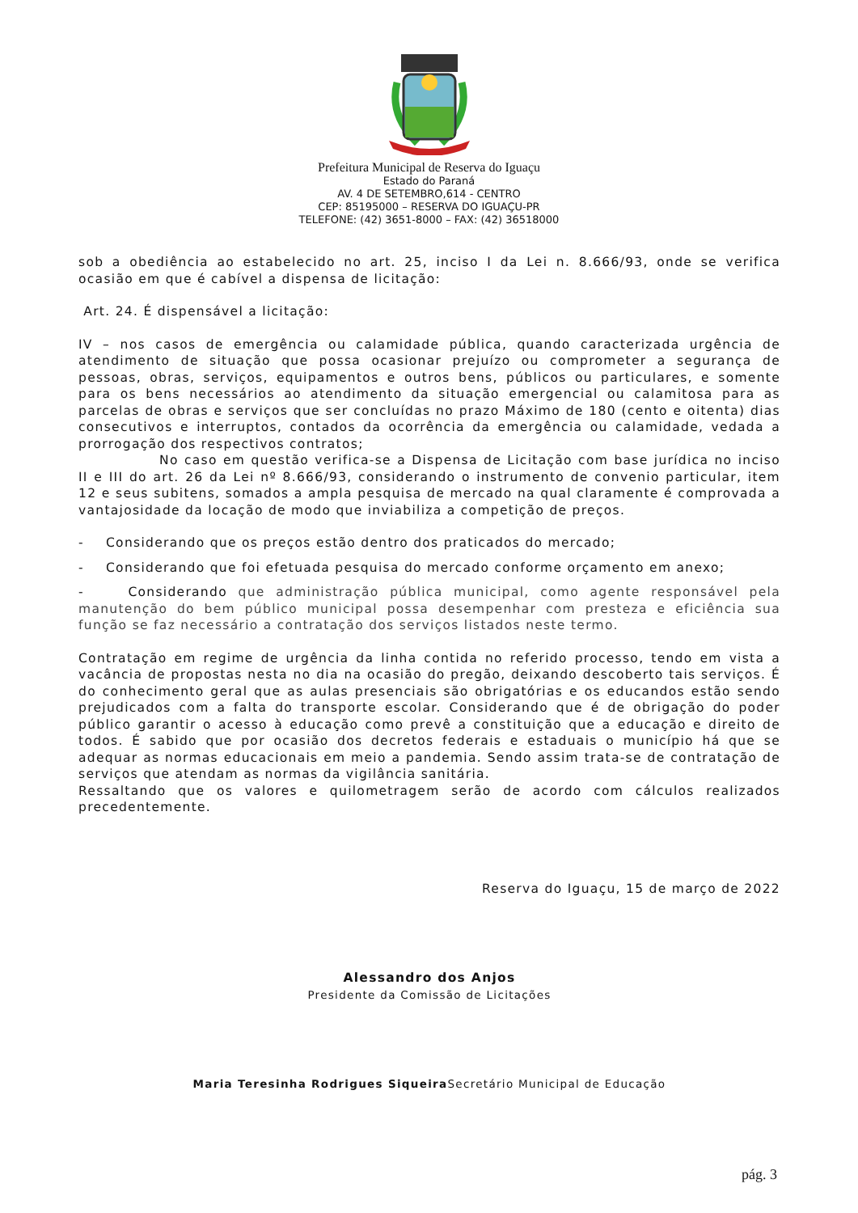Prefeitura Municipal de Reserva do Iguaçu
Estado do Paraná
AV. 4 DE SETEMBRO,614 - CENTRO
CEP: 85195000 – RESERVA DO IGUAÇU-PR
TELEFONE: (42) 3651-8000 – FAX: (42) 36518000
sob a obediência ao estabelecido no art. 25, inciso I da Lei n. 8.666/93, onde se verifica ocasião em que é cabível a dispensa de licitação:
Art. 24. É dispensável a licitação:
IV – nos casos de emergência ou calamidade pública, quando caracterizada urgência de atendimento de situação que possa ocasionar prejuízo ou comprometer a segurança de pessoas, obras, serviços, equipamentos e outros bens, públicos ou particulares, e somente para os bens necessários ao atendimento da situação emergencial ou calamitosa para as parcelas de obras e serviços que ser concluídas no prazo Máximo de 180 (cento e oitenta) dias consecutivos e interruptos, contados da ocorrência da emergência ou calamidade, vedada a prorrogação dos respectivos contratos;
No caso em questão verifica-se a Dispensa de Licitação com base jurídica no inciso II e III do art. 26 da Lei nº 8.666/93, considerando o instrumento de convenio particular, item 12 e seus subitens, somados a ampla pesquisa de mercado na qual claramente é comprovada a vantajosidade da locação de modo que inviabiliza a competição de preços.
- Considerando que os preços estão dentro dos praticados do mercado;
- Considerando que foi efetuada pesquisa do mercado conforme orçamento em anexo;
- Considerando que administração pública municipal, como agente responsável pela manutenção do bem público municipal possa desempenhar com presteza e eficiência sua função se faz necessário a contratação dos serviços listados neste termo.
Contratação em regime de urgência da linha contida no referido processo, tendo em vista a vacância de propostas nesta no dia na ocasião do pregão, deixando descoberto tais serviços. É do conhecimento geral que as aulas presenciais são obrigatórias e os educandos estão sendo prejudicados com a falta do transporte escolar. Considerando que é de obrigação do poder público garantir o acesso à educação como prevê a constituição que a educação e direito de todos. É sabido que por ocasião dos decretos federais e estaduais o município há que se adequar as normas educacionais em meio a pandemia. Sendo assim trata-se de contratação de serviços que atendam as normas da vigilância sanitária.
Ressaltando que os valores e quilometragem serão de acordo com cálculos realizados precedentemente.
Reserva do Iguaçu, 15 de março de 2022
Alessandro dos Anjos
Presidente da Comissão de Licitações
Maria Teresinha Rodrigues Siqueira Secretário Municipal de Educação
pág. 3